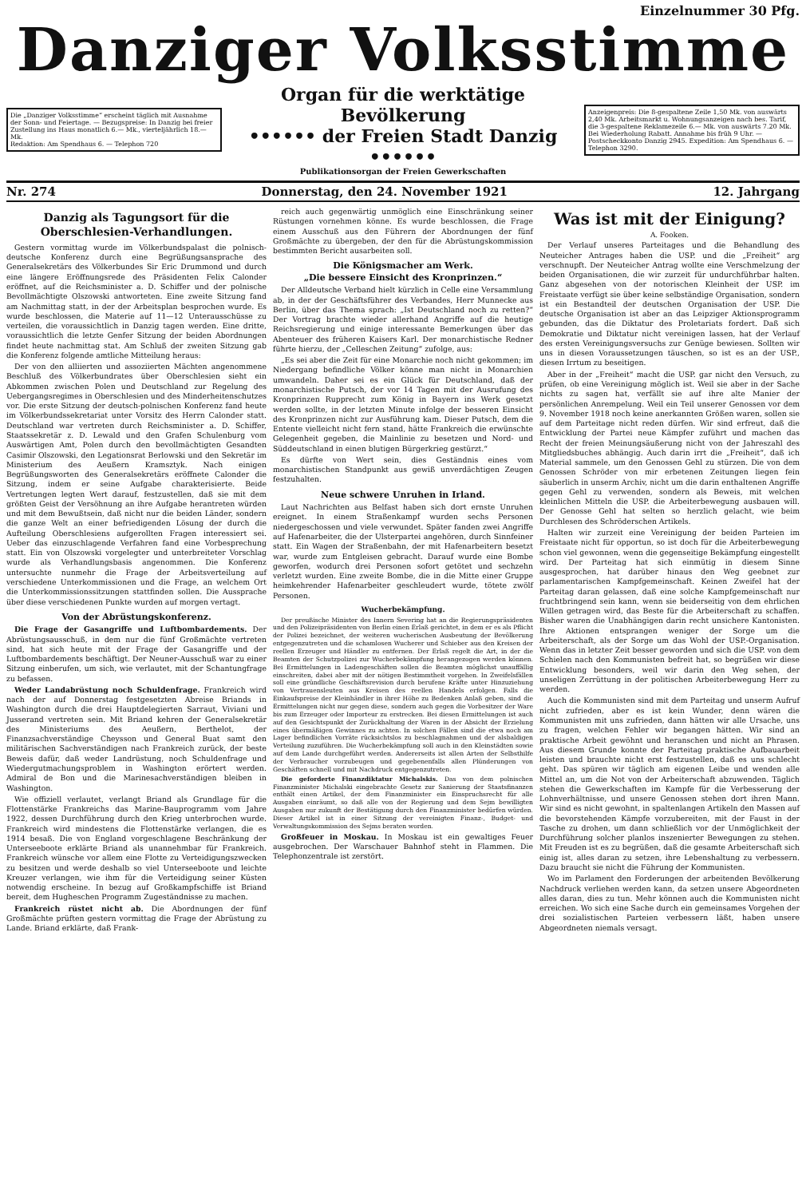Einzelnummer 30 Pfg.
Danziger Volksstimme
Die „Danziger Volksstimme“ erscheint täglich mit Ausnahme der Sonn- und Feiertage. — Bezugspreise: In Danzig bei freier Zustellung ins Haus monatlich 6.— Mk., vierteljährlich 18.— Mk.
Redaktion: Am Spendhaus 6. — Telephon 720
Organ für die werktätige Bevölkerung
•••••• der Freien Stadt Danzig ••••••
Publikationsorgan der Freien Gewerkschaften
Anzeigenpreis: Die 8-gespaltene Zeile 1,50 Mk. von auswärts 2,40 Mk. Arbeitsmarkt u. Wohnungsanzeigen nach bes. Tarif, die 3-gespaltene Reklamezeile 6.— Mk. von auswärts 7.20 Mk. Bei Wiederholung Rabatt. Annahme bis früh 9 Uhr. — Postscheckkonto Danzig 2945. Expedition: Am Spendhaus 6. — Telephon 3290.
Nr. 274 Donnerstag, den 24. November 1921 12. Jahrgang
Danzig als Tagungsort für die Oberschlesien-Verhandlungen.
Gestern vormittag wurde im Völkerbundspalast die polnisch-deutsche Konferenz durch eine Begrüßungsansprache des Generalsekretärs des Völkerbundes Sir Eric Drummond und durch eine längere Eröffnungsrede des Präsidenten Felix Calonder eröffnet, auf die Reichsminister a. D. Schiffer und der polnische Bevollmächtigte Olszowski antworteten. Eine zweite Sitzung fand am Nachmittag statt, in der der Arbeitsplan besprochen wurde. Es wurde beschlossen, die Materie auf 11—12 Unterausschüsse zu verteilen, die voraussichtlich in Danzig tagen werden. Eine dritte, voraussichtlich die letzte Genfer Sitzung der beiden Abordnungen findet heute nachmittag stat. Am Schluß der zweiten Sitzung gab die Konferenz folgende amtliche Mitteilung heraus:
Der von den alliierten und assoziierten Mächten angenommene Beschluß des Völkerbundrates über Oberschlesien sieht ein Abkommen zwischen Polen und Deutschland zur Regelung des Uebergangsregimes in Oberschlesien und des Minderheitenschutzes vor. Die erste Sitzung der deutsch-polnischen Konferenz fand heute im Völkerbundssekretariat unter Vorsitz des Herrn Calonder statt. Deutschland war vertreten durch Reichsminister a. D. Schiffer, Staatssekretär z. D. Lewald und den Grafen Schulenburg vom Auswärtigen Amt, Polen durch den bevollmächtigten Gesandten Casimir Olszowski, den Legationsrat Berlowski und den Sekretär im Ministerium des Aeußern Kramsztyk. Nach einigen Begrüßungsworten des Generalsekretärs eröffnete Calonder die Sitzung, indem er seine Aufgabe charakterisierte. Beide Vertretungen legten Wert darauf, festzustellen, daß sie mit dem größten Geist der Versöhnung an ihre Aufgabe herantreten würden und mit dem Bewußtsein, daß nicht nur die beiden Länder, sondern die ganze Welt an einer befriedigenden Lösung der durch die Aufteilung Oberschlesiens aufgerollten Fragen interessiert sei. Ueber das einzuschlagende Verfahren fand eine Vorbesprechung statt. Ein von Olszowski vorgelegter und unterbreiteter Vorschlag wurde als Verhandlungsbasis angenommen. Die Konferenz untersuchte nunmehr die Frage der Arbeitsverteilung auf verschiedene Unterkommissionen und die Frage, an welchem Ort die Unterkommissionssitzungen stattfinden sollen. Die Aussprache über diese verschiedenen Punkte wurden auf morgen vertagt.
Von der Abrüstungskonferenz.
Die Frage der Gasangriffe und Luftbombardements. Der Abrüstungsausschuß, in dem nur die fünf Großmächte vertreten sind, hat sich heute mit der Frage der Gasangriffe und der Luftbombardements beschäftigt. Der Neuner-Ausschuß war zu einer Sitzung einberufen, um sich, wie verlautet, mit der Schantungfrage zu befassen.
Weder Landabrüstung noch Schuldenfrage. Frankreich wird nach der auf Donnerstag festgesetzten Abreise Briands in Washington durch die drei Hauptdelegierten Sarraut, Viviani und Jusserand vertreten sein. Mit Briand kehren der Generalsekretär des Ministeriums des Aeußern, Berthelot, der Finanzsachverständige Cheysson und General Buat samt den militärischen Sachverständigen nach Frankreich zurück, der beste Beweis dafür, daß weder Landrüstung, noch Schuldenfrage und Wiedergutmachungsproblem in Washington erörtert werden. Admiral de Bon und die Marinesachverständigen bleiben in Washington.
Wie offiziell verlautet, verlangt Briand als Grundlage für die Flottenstärke Frankreichs das Marine-Bauprogramm vom Jahre 1922, dessen Durchführung durch den Krieg unterbrochen wurde. Frankreich wird mindestens die Flottenstärke verlangen, die es 1914 besaß. Die von England vorgeschlagene Beschränkung der Unterseeboote erklärte Briand als unannehmbar für Frankreich. Frankreich wünsche vor allem eine Flotte zu Verteidigungszwecken zu besitzen und werde deshalb so viel Unterseeboote und leichte Kreuzer verlangen, wie ihm für die Verteidigung seiner Küsten notwendig erscheine. In bezug auf Großkampfschiffe ist Briand bereit, dem Hugheschen Programm Zugeständnisse zu machen.
Frankreich rüstet nicht ab. Die Abordnungen der fünf Großmächte prüften gestern vormittag die Frage der Abrüstung zu Lande. Briand erklärte, daß Frank-
reich auch gegenwärtig unmöglich eine Einschränkung seiner Rüstungen vornehmen könne. Es wurde beschlossen, die Frage einem Ausschuß aus den Führern der Abordnungen der fünf Großmächte zu übergeben, der den für die Abrüstungskommission bestimmten Bericht ausarbeiten soll.
Die Königsmacher am Werk.
„Die bessere Einsicht des Kronprinzen.“
Der Alldeutsche Verband hielt kürzlich in Celle eine Versammlung ab, in der der Geschäftsführer des Verbandes, Herr Munnecke aus Berlin, über das Thema sprach: „Ist Deutschland noch zu retten?“ Der Vortrag brachte wieder allerhand Angriffe auf die heutige Reichsregierung und einige interessante Bemerkungen über das Abenteuer des früheren Kaisers Karl. Der monarchistische Redner führte hierzu, der „Celleschen Zeitung“ zufolge, aus:
„Es sei aber die Zeit für eine Monarchie noch nicht gekommen; im Niedergang befindliche Völker könne man nicht in Monarchien umwandeln. Daher sei es ein Glück für Deutschland, daß der monarchistische Putsch, der vor 14 Tagen mit der Ausrufung des Kronprinzen Rupprecht zum König in Bayern ins Werk gesetzt werden sollte, in der letzten Minute infolge der besseren Einsicht des Kronprinzen nicht zur Ausführung kam. Dieser Putsch, dem die Entente vielleicht nicht fern stand, hätte Frankreich die erwünschte Gelegenheit gegeben, die Mainlinie zu besetzen und Nord- und Süddeutschland in einen blutigen Bürgerkrieg gestürzt.“
Es dürfte von Wert sein, dies Geständnis eines vom monarchistischen Standpunkt aus gewiß unverdächtigen Zeugen festzuhalten.
Neue schwere Unruhen in Irland.
Laut Nachrichten aus Belfast haben sich dort ernste Unruhen ereignet. In einem Straßenkampf wurden sechs Personen niedergeschossen und viele verwundet. Später fanden zwei Angriffe auf Hafenarbeiter, die der Ulsterpartei angehören, durch Sinnfeiner statt. Ein Wagen der Straßenbahn, der mit Hafenarbeitern besetzt war, wurde zum Entgleisen gebracht. Darauf wurde eine Bombe geworfen, wodurch drei Personen sofort getötet und sechzehn verletzt wurden. Eine zweite Bombe, die in die Mitte einer Gruppe heimkehrender Hafenarbeiter geschleudert wurde, tötete zwölf Personen.
Wucherbekämpfung.
Der preußische Minister des Innern Severing hat an die Regierungspräsidenten und den Polizeipräsidenten von Berlin einen Erlaß gerichtet, in dem er es als Pflicht der Polizei bezeichnet, der weiteren wucherischen Ausbeutung der Bevölkerung entgegenzutreten und die schamlosen Wucherer und Schieber aus den Kreisen der reellen Erzeuger und Händler zu entfernen. Der Erlaß regelt die Art, in der die Beamten der Schutzpolizei zur Wucherbekämpfung herangezogen werden können. Bei Ermittelungen in Ladengeschäften sollen die Beamten möglichst unauffällig einschreiten, dabei aber mit der nötigen Bestimmtheit vorgehen. In Zweifelsfällen soll eine gründliche Geschäftsrevision durch berufene Kräfte unter Hinzuziehung von Vertrauensleuten aus Kreisen des reellen Handels erfolgen. Falls die Einkaufspreise der Kleinhändler in ihrer Höhe zu Bedenken Anlaß geben, sind die Ermittelungen nicht nur gegen diese, sondern auch gegen die Vorbesitzer der Ware bis zum Erzeuger oder Importeur zu erstrecken. Bei diesen Ermittelungen ist auch auf den Gesichtspunkt der Zurückhaltung der Waren in der Absicht der Erzielung eines übermäßigen Gewinnes zu achten. In solchen Fällen sind die etwa noch am Lager befindlichen Vorräte rücksichtslos zu beschlagnahmen und der alsbaldigen Verteilung zuzuführen. Die Wucherbekämpfung soll auch in den Kleinstädten sowie auf dem Lande durchgeführt werden. Andererseits ist allen Arten der Selbsthilfe der Verbraucher vorzubeugen und gegebenenfalls allen Plünderungen von Geschäften schnell und mit Nachdruck entgegenzutreten.
Die geforderte Finanzdiktatur Michalskis. Das von dem polnischen Finanzminister Michalski eingebrachte Gesetz zur Sanierung der Staatsfinanzen enthält einen Artikel, der dem Finanzminister ein Einspruchsrecht für alle Ausgaben einräumt, so daß alle von der Regierung und dem Sejm bewilligten Ausgaben nur zukunft der Bestätigung durch den Finanzminister bedürfen würden. Dieser Artikel ist in einer Sitzung der vereinigten Finanz-, Budget- und Verwaltungskommission des Sejms beraten worden.
Großfeuer in Moskau. In Moskau ist ein gewaltiges Feuer ausgebrochen. Der Warschauer Bahnhof steht in Flammen. Die Telephonzentrale ist zerstört.
Was ist mit der Einigung?
A. Fooken.
Der Verlauf unseres Parteitages und die Behandlung des Neuteicher Antrages haben die USP. und die „Freiheit“ arg verschnupft. Der Neuteicher Antrag wollte eine Verschmelzung der beiden Organisationen, die wir zurzeit für undurchführbar halten. Ganz abgesehen von der notorischen Kleinheit der USP. im Freistaate verfügt sie über keine selbständige Organisation, sondern ist ein Bestandteil der deutschen Organisation der USP. Die deutsche Organisation ist aber an das Leipziger Aktionsprogramm gebunden, das die Diktatur des Proletariats fordert. Daß sich Demokratie und Diktatur nicht vereinigen lassen, hat der Verlauf des ersten Vereinigungsversuchs zur Genüge bewiesen. Sollten wir uns in diesen Voraussetzungen täuschen, so ist es an der USP., diesen Irrtum zu beseitigen.
Aber in der „Freiheit“ macht die USP. gar nicht den Versuch, zu prüfen, ob eine Vereinigung möglich ist. Weil sie aber in der Sache nichts zu sagen hat, verfällt sie auf ihre alte Manier der persönlichen Anrempelung. Weil ein Teil unserer Genossen vor dem 9. November 1918 noch keine anerkannten Größen waren, sollen sie auf dem Parteitage nicht reden dürfen. Wir sind erfreut, daß die Entwicklung der Partei neue Kämpfer zuführt und machen das Recht der freien Meinungsäußerung nicht von der Jahreszahl des Mitgliedsbuches abhängig. Auch darin irrt die „Freiheit“, daß ich Material sammele, um den Genossen Gehl zu stürzen. Die von dem Genossen Schröder von mir erbetenen Zeitungen liegen fein säuberlich in unserm Archiv, nicht um die darin enthaltenen Angriffe gegen Gehl zu verwenden, sondern als Beweis, mit welchen kleinlichen Mitteln die USP. die Arbeiterbewegung ausbauen will. Der Genosse Gehl hat selten so herzlich gelacht, wie beim Durchlesen des Schröderschen Artikels.
Halten wir zurzeit eine Vereinigung der beiden Parteien im Freistaate nicht für opportun, so ist doch für die Arbeiterbewegung schon viel gewonnen, wenn die gegenseitige Bekämpfung eingestellt wird. Der Parteitag hat sich einmütig in diesem Sinne ausgesprochen, hat darüber hinaus den Weg geebnet zur parlamentarischen Kampfgemeinschaft. Keinen Zweifel hat der Parteitag daran gelassen, daß eine solche Kampfgemeinschaft nur fruchtbringend sein kann, wenn sie beiderseitig von dem ehrlichen Willen getragen wird, das Beste für die Arbeiterschaft zu schaffen. Bisher waren die Unabhängigen darin recht unsichere Kantonisten. Ihre Aktionen entsprangen weniger der Sorge um die Arbeiterschaft, als der Sorge um das Wohl der USP.-Organisation. Wenn das in letzter Zeit besser geworden und sich die USP. von dem Schielen nach den Kommunisten befreit hat, so begrüßen wir diese Entwicklung besonders, weil wir darin den Weg sehen, der unseligen Zerrüttung in der politischen Arbeiterbewegung Herr zu werden.
Auch die Kommunisten sind mit dem Parteitag und unserm Aufruf nicht zufrieden, aber es ist kein Wunder, denn wären die Kommunisten mit uns zufrieden, dann hätten wir alle Ursache, uns zu fragen, welchen Fehler wir begangen hätten. Wir sind an praktische Arbeit gewöhnt und heranschen und nicht an Phrasen. Aus diesem Grunde konnte der Parteitag praktische Aufbauarbeit leisten und brauchte nicht erst festzustellen, daß es uns schlecht geht. Das spüren wir täglich am eigenen Leibe und wenden alle Mittel an, um die Not von der Arbeiterschaft abzuwenden. Täglich stehen die Gewerkschaften im Kampfe für die Verbesserung der Lohnverhältnisse, und unsere Genossen stehen dort ihren Mann. Wir sind es nicht gewohnt, in spaltenlangen Artikeln den Massen auf die bevorstehenden Kämpfe vorzubereiten, mit der Faust in der Tasche zu drohen, um dann schließlich vor der Unmöglichkeit der Durchführung solcher planlos inszenierter Bewegungen zu stehen. Mit Freuden ist es zu begrüßen, daß die gesamte Arbeiterschaft sich einig ist, alles daran zu setzen, ihre Lebenshaltung zu verbessern. Dazu braucht sie nicht die Führung der Kommunisten.
Wo im Parlament den Forderungen der arbeitenden Bevölkerung Nachdruck verliehen werden kann, da setzen unsere Abgeordneten alles daran, dies zu tun. Mehr können auch die Kommunisten nicht erreichen. Wo sich eine Sache durch ein gemeinsames Vorgehen der drei sozialistischen Parteien verbessern läßt, haben unsere Abgeordneten niemals versagt.